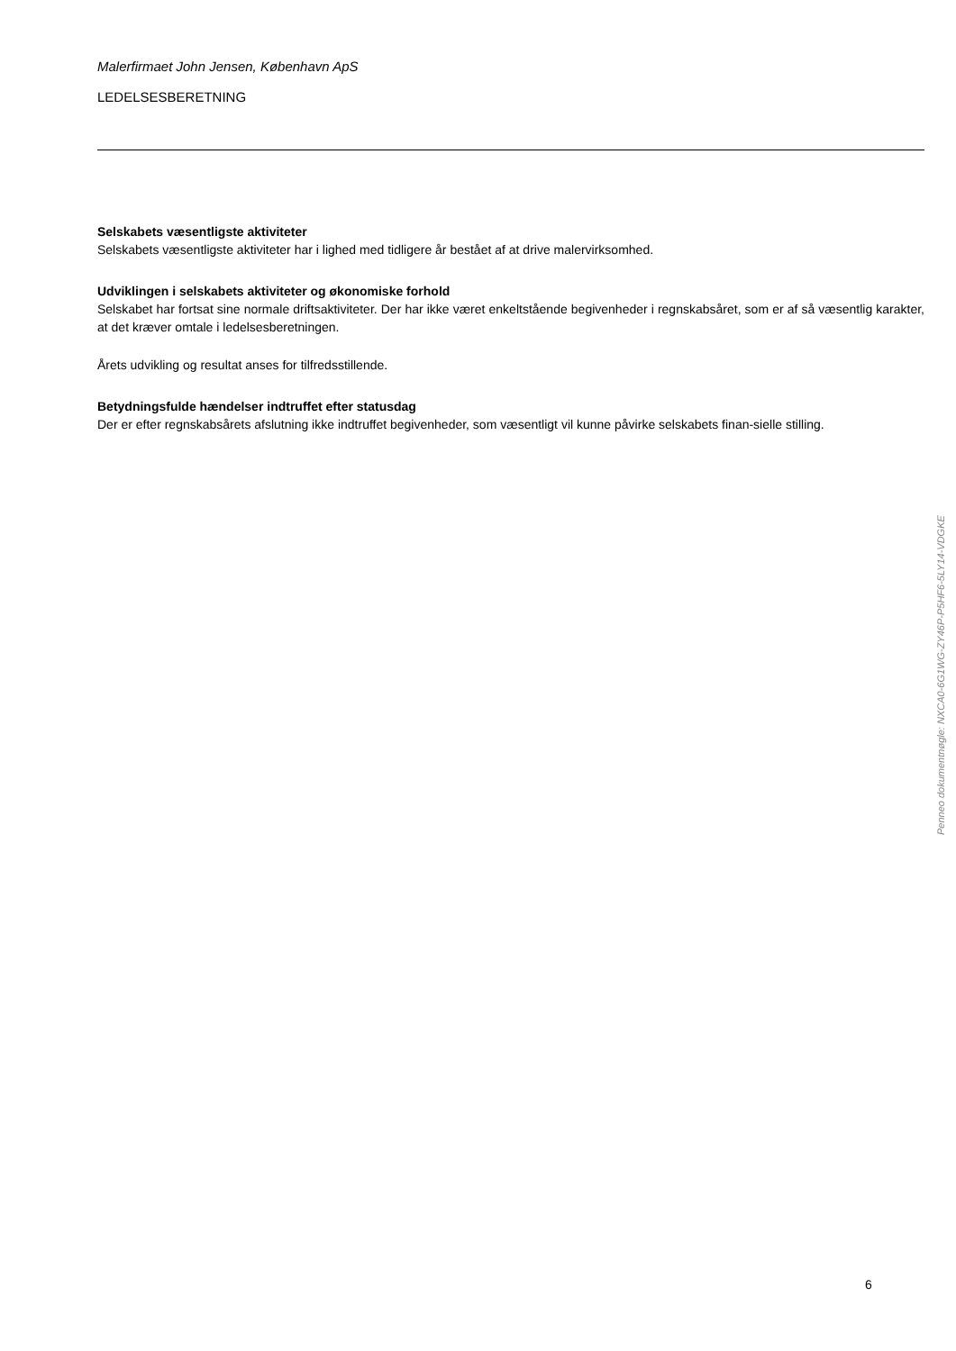Malerfirmaet John Jensen, København ApS
LEDELSESBERETNING
Selskabets væsentligste aktiviteter
Selskabets væsentligste aktiviteter har i lighed med tidligere år bestået af at drive malervirksomhed.
Udviklingen i selskabets aktiviteter og økonomiske forhold
Selskabet har fortsat sine normale driftsaktiviteter. Der har ikke været enkeltstående begivenheder i regnskabsåret, som er af så væsentlig karakter, at det kræver omtale i ledelsesberetningen.
Årets udvikling og resultat anses for tilfredsstillende.
Betydningsfulde hændelser indtruffet efter statusdag
Der er efter regnskabsårets afslutning ikke indtruffet begivenheder, som væsentligt vil kunne påvirke selskabets finan-sielle stilling.
Penneo dokumentnøgle: NXCA0-6G1WG-ZY46P-P5HF6-5LY14-VDGKE
6